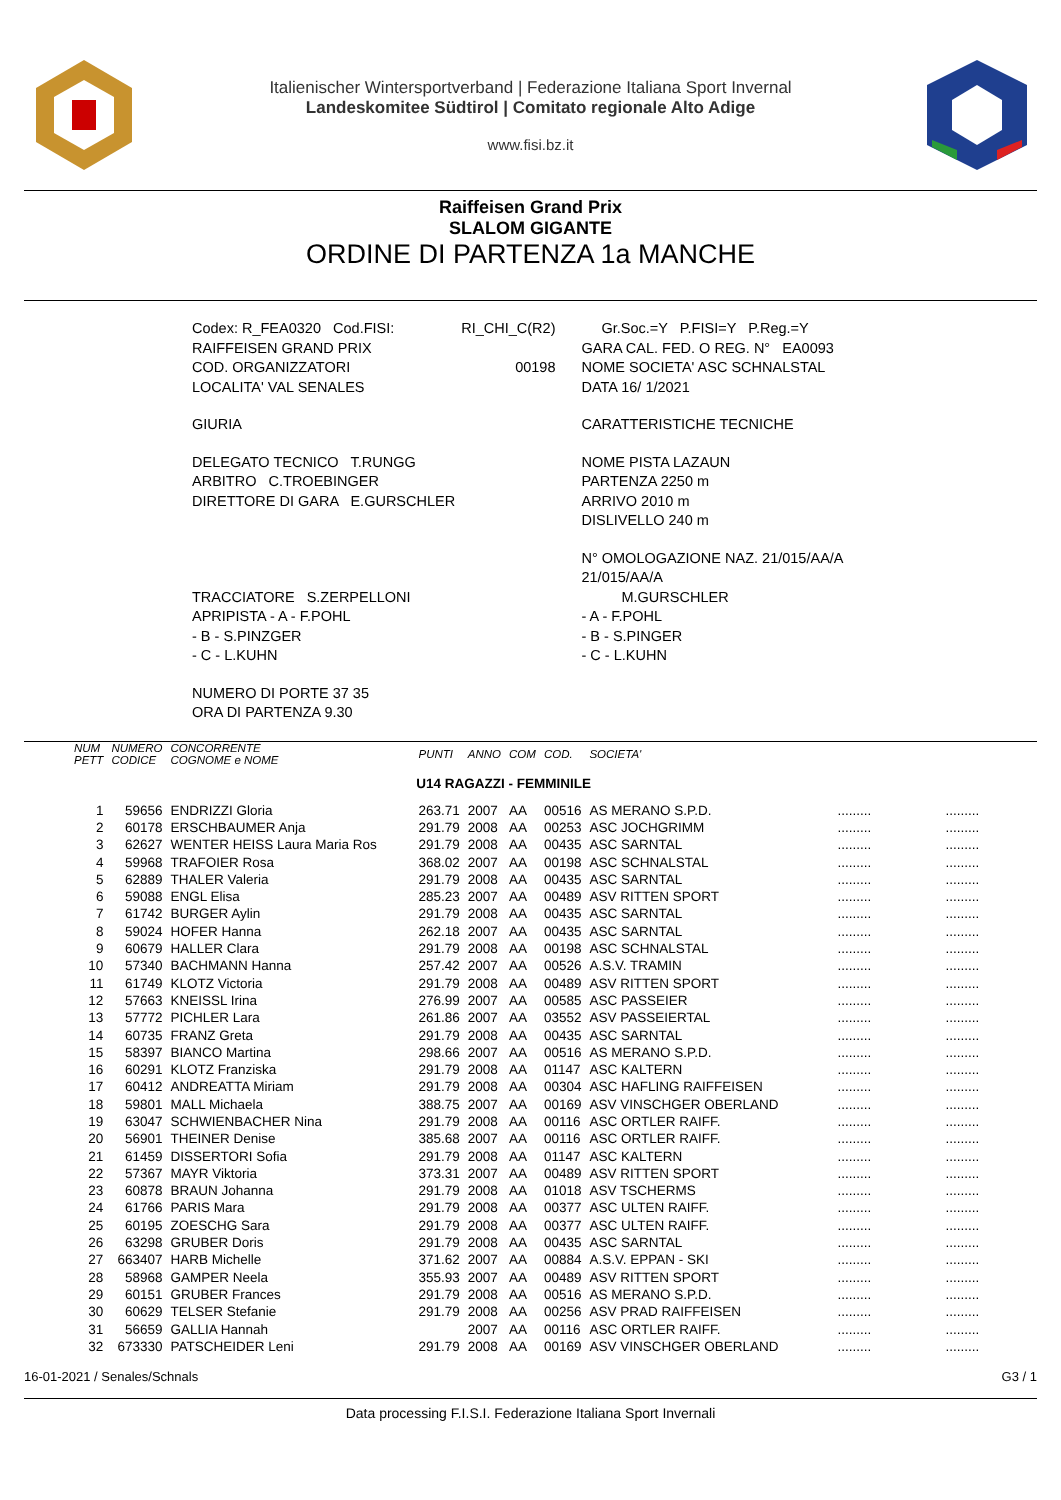Italienischer Wintersportverband | Federazione Italiana Sport Invernal
Landeskomitee Südtirol | Comitato regionale Alto Adige
www.fisi.bz.it
Raiffeisen Grand Prix
SLALOM GIGANTE
ORDINE DI PARTENZA 1a MANCHE
| Codex: R_FEA0320 Cod.FISI: | RI_CHI_C(R2) | Gr.Soc.=Y P.FISI=Y P.Reg.=Y |
| RAIFFEISEN GRAND PRIX | | GARA CAL. FED. O REG. N° EA0093 |
| COD. ORGANIZZATORI | 00198 | NOME SOCIETA' ASC SCHNALSTAL |
| LOCALITA' VAL SENALES | | DATA 16/ 1/2021 |
| GIURIA | | CARATTERISTICHE TECNICHE |
| DELEGATO TECNICO T.RUNGG | | NOME PISTA LAZAUN |
| ARBITRO C.TROEBINGER | | PARTENZA 2250 m |
| DIRETTORE DI GARA E.GURSCHLER | | ARRIVO 2010 m |
| | | DISLIVELLO 240 m |
| | | N° OMOLOGAZIONE NAZ. 21/015/AA/A 21/015/AA/A |
| TRACCIATORE S.ZERPELLONI | | M.GURSCHLER |
| APRIPISTA - A - F.POHL | | - A - F.POHL |
| - B - S.PINZGER | | - B - S.PINGER |
| - C - L.KUHN | | - C - L.KUHN |
| NUMERO DI PORTE 37 35 | | |
| ORA DI PARTENZA 9.30 | | |
| NUM PETT | NUMERO CODICE | CONCORRENTE COGNOME e NOME | PUNTI | ANNO | COM | COD. | SOCIETA' | | |
| --- | --- | --- | --- | --- | --- | --- | --- | --- | --- |
| U14 RAGAZZI - FEMMINILE | | | | | | | | | |
| 1 | 59656 | ENDRIZZI Gloria | 263.71 | 2007 | AA | 00516 | AS MERANO S.P.D. | ......... | ......... |
| 2 | 60178 | ERSCHBAUMER Anja | 291.79 | 2008 | AA | 00253 | ASC JOCHGRIMM | ......... | ......... |
| 3 | 62627 | WENTER HEISS Laura Maria Ros | 291.79 | 2008 | AA | 00435 | ASC SARNTAL | ......... | ......... |
| 4 | 59968 | TRAFOIER Rosa | 368.02 | 2007 | AA | 00198 | ASC SCHNALSTAL | ......... | ......... |
| 5 | 62889 | THALER Valeria | 291.79 | 2008 | AA | 00435 | ASC SARNTAL | ......... | ......... |
| 6 | 59088 | ENGL Elisa | 285.23 | 2007 | AA | 00489 | ASV RITTEN SPORT | ......... | ......... |
| 7 | 61742 | BURGER Aylin | 291.79 | 2008 | AA | 00435 | ASC SARNTAL | ......... | ......... |
| 8 | 59024 | HOFER Hanna | 262.18 | 2007 | AA | 00435 | ASC SARNTAL | ......... | ......... |
| 9 | 60679 | HALLER Clara | 291.79 | 2008 | AA | 00198 | ASC SCHNALSTAL | ......... | ......... |
| 10 | 57340 | BACHMANN Hanna | 257.42 | 2007 | AA | 00526 | A.S.V. TRAMIN | ......... | ......... |
| 11 | 61749 | KLOTZ Victoria | 291.79 | 2008 | AA | 00489 | ASV RITTEN SPORT | ......... | ......... |
| 12 | 57663 | KNEISSL Irina | 276.99 | 2007 | AA | 00585 | ASC PASSEIER | ......... | ......... |
| 13 | 57772 | PICHLER Lara | 261.86 | 2007 | AA | 03552 | ASV PASSEIERTAL | ......... | ......... |
| 14 | 60735 | FRANZ Greta | 291.79 | 2008 | AA | 00435 | ASC SARNTAL | ......... | ......... |
| 15 | 58397 | BIANCO Martina | 298.66 | 2007 | AA | 00516 | AS MERANO S.P.D. | ......... | ......... |
| 16 | 60291 | KLOTZ Franziska | 291.79 | 2008 | AA | 01147 | ASC KALTERN | ......... | ......... |
| 17 | 60412 | ANDREATTA Miriam | 291.79 | 2008 | AA | 00304 | ASC HAFLING RAIFFEISEN | ......... | ......... |
| 18 | 59801 | MALL Michaela | 388.75 | 2007 | AA | 00169 | ASV VINSCHGER OBERLAND | ......... | ......... |
| 19 | 63047 | SCHWIENBACHER Nina | 291.79 | 2008 | AA | 00116 | ASC ORTLER RAIFF. | ......... | ......... |
| 20 | 56901 | THEINER Denise | 385.68 | 2007 | AA | 00116 | ASC ORTLER RAIFF. | ......... | ......... |
| 21 | 61459 | DISSERTORI Sofia | 291.79 | 2008 | AA | 01147 | ASC KALTERN | ......... | ......... |
| 22 | 57367 | MAYR Viktoria | 373.31 | 2007 | AA | 00489 | ASV RITTEN SPORT | ......... | ......... |
| 23 | 60878 | BRAUN Johanna | 291.79 | 2008 | AA | 01018 | ASV TSCHERMS | ......... | ......... |
| 24 | 61766 | PARIS Mara | 291.79 | 2008 | AA | 00377 | ASC ULTEN RAIFF. | ......... | ......... |
| 25 | 60195 | ZOESCHG Sara | 291.79 | 2008 | AA | 00377 | ASC ULTEN RAIFF. | ......... | ......... |
| 26 | 63298 | GRUBER Doris | 291.79 | 2008 | AA | 00435 | ASC SARNTAL | ......... | ......... |
| 27 | 663407 | HARB Michelle | 371.62 | 2007 | AA | 00884 | A.S.V. EPPAN - SKI | ......... | ......... |
| 28 | 58968 | GAMPER Neela | 355.93 | 2007 | AA | 00489 | ASV RITTEN SPORT | ......... | ......... |
| 29 | 60151 | GRUBER Frances | 291.79 | 2008 | AA | 00516 | AS MERANO S.P.D. | ......... | ......... |
| 30 | 60629 | TELSER Stefanie | 291.79 | 2008 | AA | 00256 | ASV PRAD RAIFFEISEN | ......... | ......... |
| 31 | 56659 | GALLIA Hannah | | 2007 | AA | 00116 | ASC ORTLER RAIFF. | ......... | ......... |
| 32 | 673330 | PATSCHEIDER Leni | 291.79 | 2008 | AA | 00169 | ASV VINSCHGER OBERLAND | ......... | ......... |
16-01-2021 / Senales/Schnals G3 / 1
Data processing F.I.S.I. Federazione Italiana Sport Invernali